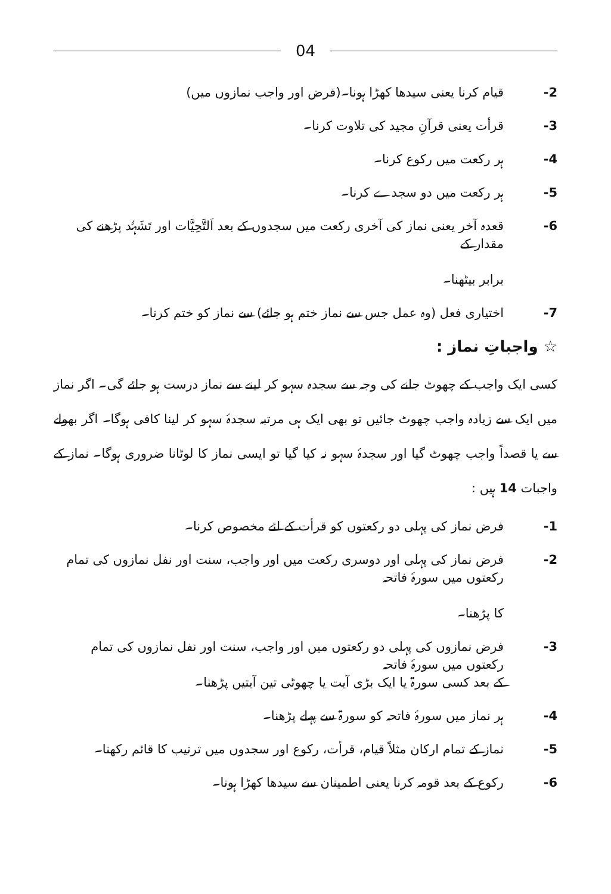04
-2 قیام کرنا یعنی سیدھا کھڑا ہونا۔(فرض اور واجب نمازوں میں)
-3 قرأت یعنی قرآنِ مجید کی تلاوت کرنا۔
-4 ہر رکعت میں رکوع کرنا۔
-5 ہر رکعت میں دو سجدے کرنا۔
-6 قعدہ آخر یعنی نماز کی آخری رکعت میں سجدوں کے بعد اَلتَّحِیَّات اور تَشَہُّد پڑھنے کی مقدار کے
برابر بیٹھنا۔
-7 اختیاری فعل (وہ عمل جس سے نماز ختم ہو جائے) سے نماز کو ختم کرنا۔
☆ واجباتِ نماز :
کسی ایک واجب کے چھوٹ جانے کی وجہ سے سجدہ سہو کر لینے سے نماز درست ہو جائے گی۔ اگر نماز میں ایک سے زیادہ واجب چھوٹ جائیں تو بھی ایک ہی مرتبہ سجدۂ سہو کر لینا کافی ہوگا۔ اگر بھولے سے یا قصداً واجب چھوٹ گیا اور سجدۂ سہو نہ کیا گیا تو ایسی نماز کا لوٹانا ضروری ہوگا۔ نماز کے واجبات 14 ہیں :
-1 فرض نماز کی پہلی دو رکعتوں کو قرأت کے لئے مخصوص کرنا۔
-2 فرض نماز کی پہلی اور دوسری رکعت میں اور واجب، سنت اور نفل نمازوں کی تمام رکعتوں میں سورۂ فاتحہ
کا پڑھنا۔
-3 فرض نمازوں کی پہلی دو رکعتوں میں اور واجب، سنت اور نفل نمازوں کی تمام رکعتوں میں سورۂ فاتحہ
کے بعد کسی سورۃ یا ایک بڑی آیت یا چھوٹی تین آیتیں پڑھنا۔
-4 ہر نماز میں سورۂ فاتحہ کو سورۃ سے پہلے پڑھنا۔
-5 نماز کے تمام ارکان مثلاً قیام، قرأت، رکوع اور سجدوں میں ترتیب کا قائم رکھنا۔
-6 رکوع کے بعد قومہ کرنا یعنی اطمینان سے سیدھا کھڑا ہونا۔